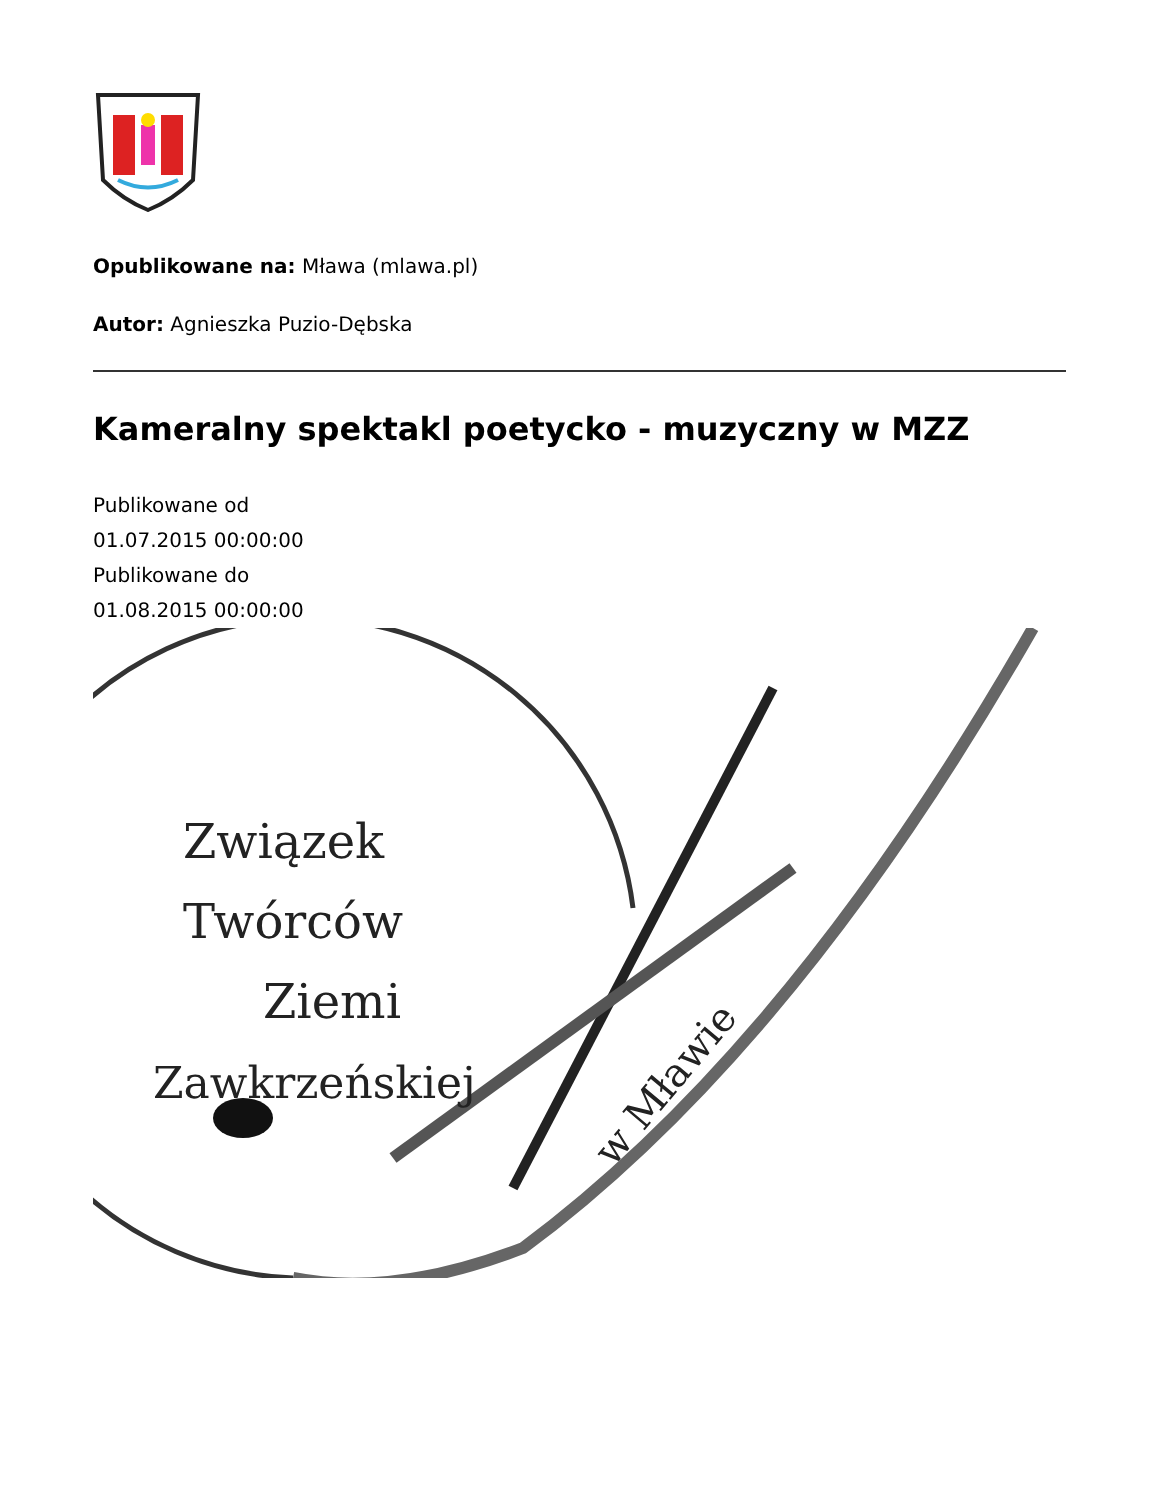Opublikowane na: Mława (mlawa.pl)
Autor: Agnieszka Puzio-Dębska
Kameralny spektakl poetycko - muzyczny w MZZ
Publikowane od
01.07.2015 00:00:00
Publikowane do
01.08.2015 00:00:00
Związek
Twórców
Ziemi
Zawkrzeńskiej
w Mławie